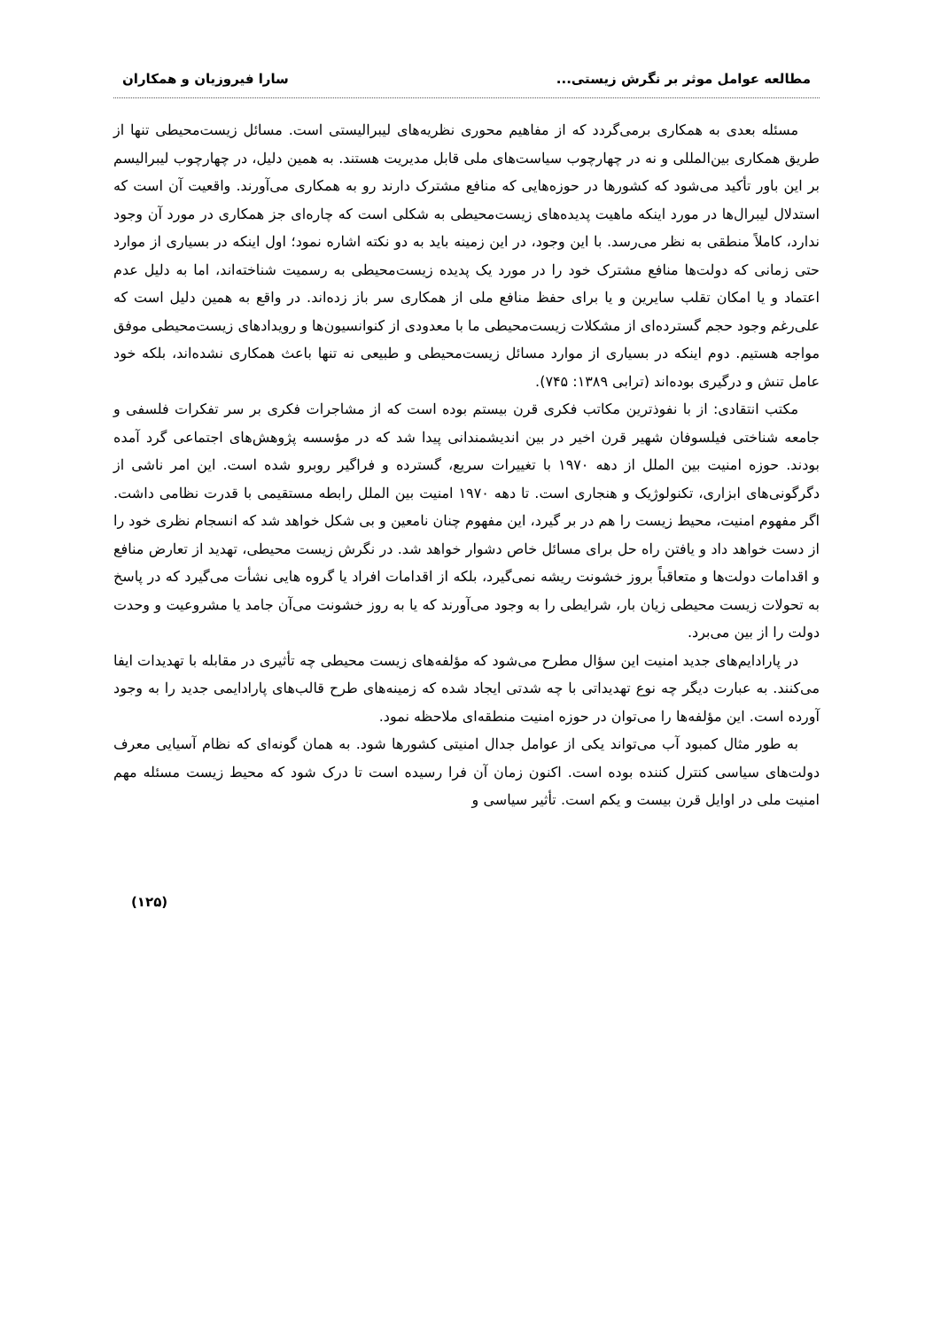مطالعه عوامل موثر بر نگرش زیستی... سارا فیروزیان و همکاران
مسئله بعدی به همکاری برمی‌گردد که از مفاهیم محوری نظریه‌های لیبرالیستی است. مسائل زیست‌محیطی تنها از طریق همکاری بین‌المللی و نه در چهارچوب سیاست‌های ملی قابل مدیریت هستند. به همین دلیل، در چهارچوب لیبرالیسم بر این باور تأکید می‌شود که کشورها در حوزه‌هایی که منافع مشترک دارند رو به همکاری می‌آورند. واقعیت آن است که استدلال لیبرال‌ها در مورد اینکه ماهیت پدیده‌های زیست‌محیطی به شکلی است که چاره‌ای جز همکاری در مورد آن وجود ندارد، کاملاً منطقی به نظر می‌رسد. با این وجود، در این زمینه باید به دو نکته اشاره نمود؛ اول اینکه در بسیاری از موارد حتی زمانی که دولت‌ها منافع مشترک خود را در مورد یک پدیده زیست‌محیطی به رسمیت شناخته‌اند، اما به دلیل عدم اعتماد و یا امکان تقلب سایرین و یا برای حفظ منافع ملی از همکاری سر باز زده‌اند. در واقع به همین دلیل است که علی‌رغم وجود حجم گسترده‌ای از مشکلات زیست‌محیطی ما با معدودی از کنوانسیون‌ها و رویدادهای زیست‌محیطی موفق مواجه هستیم. دوم اینکه در بسیاری از موارد مسائل زیست‌محیطی و طبیعی نه تنها باعث همکاری نشده‌اند، بلکه خود عامل تنش و درگیری بوده‌اند (ترابی ۱۳۸۹: ۷۴۵).
مکتب انتقادی: از با نفوذترین مکاتب فکری قرن بیستم بوده است که از مشاجرات فکری بر سر تفکرات فلسفی و جامعه شناختی فیلسوفان شهیر قرن اخیر در بین اندیشمندانی پیدا شد که در مؤسسه پژوهش‌های اجتماعی گرد آمده بودند. حوزه امنیت بین الملل از دهه ۱۹۷۰ با تغییرات سریع، گسترده و فراگیر روبرو شده است. این امر ناشی از دگرگونی‌های ابزاری، تکنولوژیک و هنجاری است. تا دهه ۱۹۷۰ امنیت بین الملل رابطه مستقیمی با قدرت نظامی داشت. اگر مفهوم امنیت، محیط زیست را هم در بر گیرد، این مفهوم چنان نامعین و بی شکل خواهد شد که انسجام نظری خود را از دست خواهد داد و یافتن راه حل برای مسائل خاص دشوار خواهد شد. در نگرش زیست محیطی، تهدید از تعارض منافع و اقدامات دولت‌ها و متعاقباً بروز خشونت ریشه نمی‌گیرد، بلکه از اقدامات افراد یا گروه هایی نشأت می‌گیرد که در پاسخ به تحولات زیست محیطی زیان بار، شرایطی را به وجود می‌آورند که یا به روز خشونت می‌آن جامد یا مشروعیت و وحدت دولت را از بین می‌برد.
در پارادایم‌های جدید امنیت این سؤال مطرح می‌شود که مؤلفه‌های زیست محیطی چه تأثیری در مقابله با تهدیدات ایفا می‌کنند. به عبارت دیگر چه نوع تهدیداتی با چه شدتی ایجاد شده که زمینه‌های طرح قالب‌های پارادایمی جدید را به وجود آورده است. این مؤلفه‌ها را می‌توان در حوزه امنیت منطقه‌ای ملاحظه نمود.
به طور مثال کمبود آب می‌تواند یکی از عوامل جدال امنیتی کشورها شود. به همان گونه‌ای که نظام آسیایی معرف دولت‌های سیاسی کنترل کننده بوده است. اکنون زمان آن فرا رسیده است تا درک شود که محیط زیست مسئله مهم امنیت ملی در اوایل قرن بیست و یکم است. تأثیر سیاسی و
(۱۲۵)